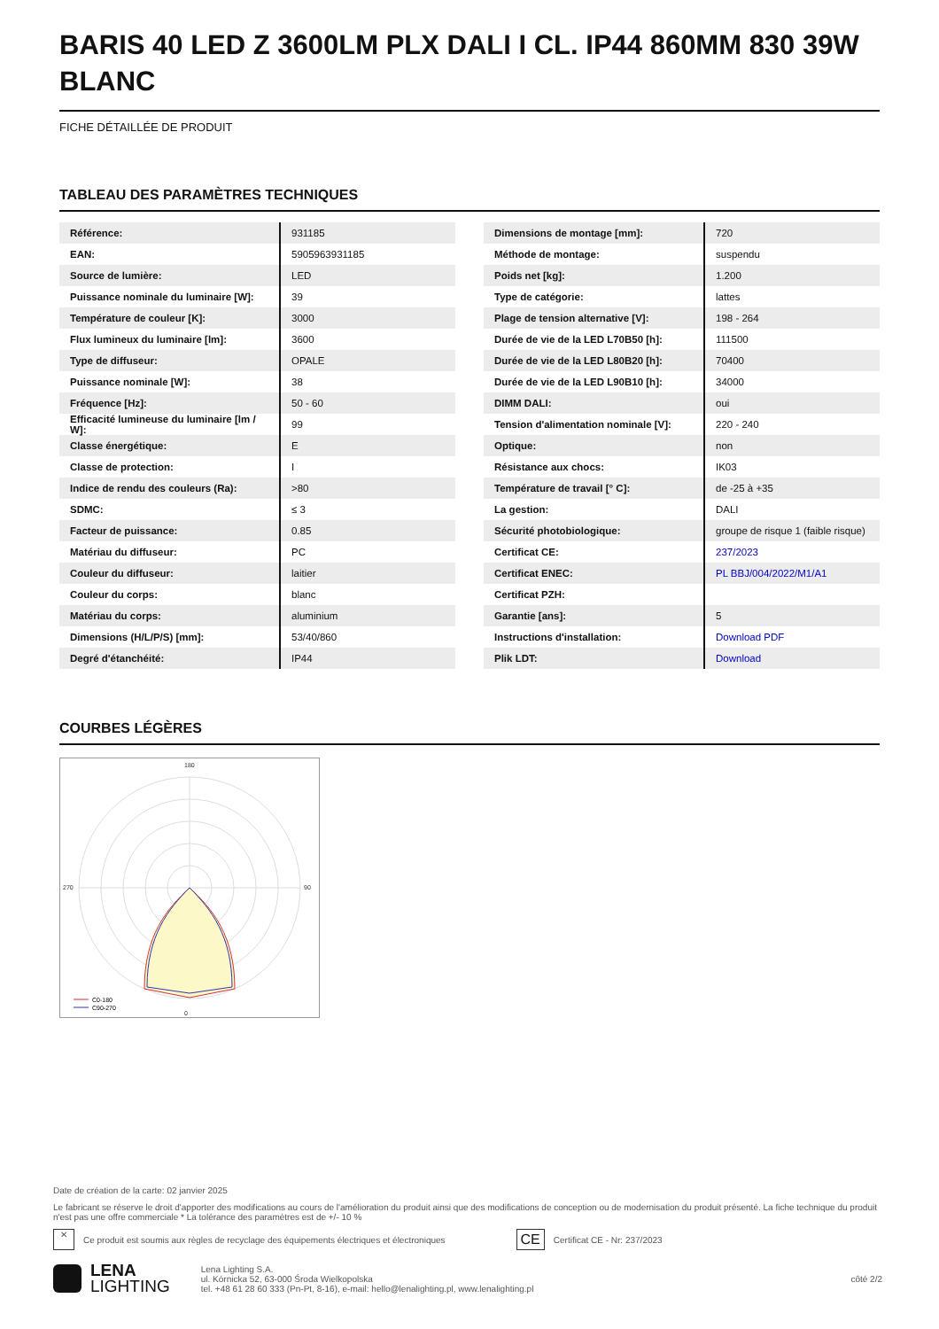BARIS 40 LED Z 3600LM PLX DALI I CL. IP44 860MM 830 39W BLANC
FICHE DÉTAILLÉE DE PRODUIT
TABLEAU DES PARAMÈTRES TECHNIQUES
| Référence: | 931185 |
| EAN: | 5905963931185 |
| Source de lumière: | LED |
| Puissance nominale du luminaire [W]: | 39 |
| Température de couleur [K]: | 3000 |
| Flux lumineux du luminaire [lm]: | 3600 |
| Type de diffuseur: | OPALE |
| Puissance nominale [W]: | 38 |
| Fréquence [Hz]: | 50 - 60 |
| Efficacité lumineuse du luminaire [lm / W]: | 99 |
| Classe énergétique: | E |
| Classe de protection: | I |
| Indice de rendu des couleurs (Ra): | >80 |
| SDMC: | ≤ 3 |
| Facteur de puissance: | 0.85 |
| Matériau du diffuseur: | PC |
| Couleur du diffuseur: | laitier |
| Couleur du corps: | blanc |
| Matériau du corps: | aluminium |
| Dimensions (H/L/P/S) [mm]: | 53/40/860 |
| Degré d'étanchéité: | IP44 |
| Dimensions de montage [mm]: | 720 |
| Méthode de montage: | suspendu |
| Poids net [kg]: | 1.200 |
| Type de catégorie: | lattes |
| Plage de tension alternative [V]: | 198 - 264 |
| Durée de vie de la LED L70B50 [h]: | 111500 |
| Durée de vie de la LED L80B20 [h]: | 70400 |
| Durée de vie de la LED L90B10 [h]: | 34000 |
| DIMM DALI: | oui |
| Tension d'alimentation nominale [V]: | 220 - 240 |
| Optique: | non |
| Résistance aux chocs: | IK03 |
| Température de travail [° C]: | de -25 à +35 |
| La gestion: | DALI |
| Sécurité photobiologique: | groupe de risque 1 (faible risque) |
| Certificat CE: | 237/2023 |
| Certificat ENEC: | PL BBJ/004/2022/M1/A1 |
| Certificat PZH: | |
| Garantie [ans]: | 5 |
| Instructions d'installation: | Download PDF |
| Plik LDT: | Download |
COURBES LÉGÈRES
180
0
270
90
C0-180
C90-270
Date de création de la carte: 02 janvier 2025
Le fabricant se réserve le droit d'apporter des modifications au cours de l'amélioration du produit ainsi que des modifications de conception ou de modernisation du produit présenté. La fiche technique du produit n'est pas une offre commerciale * La tolérance des paramètres est de +/- 10 %
✕ Ce produit est soumis aux règles de recyclage des équipements électriques et électroniques CE Certificat CE - Nr: 237/2023
LENA
LIGHTING Lena Lighting S.A.
ul. Kórnicka 52, 63-000 Środa Wielkopolska
tel. +48 61 28 60 333 (Pn-Pt, 8-16), e-mail: hello@lenalighting.pl, www.lenalighting.pl côté 2/2